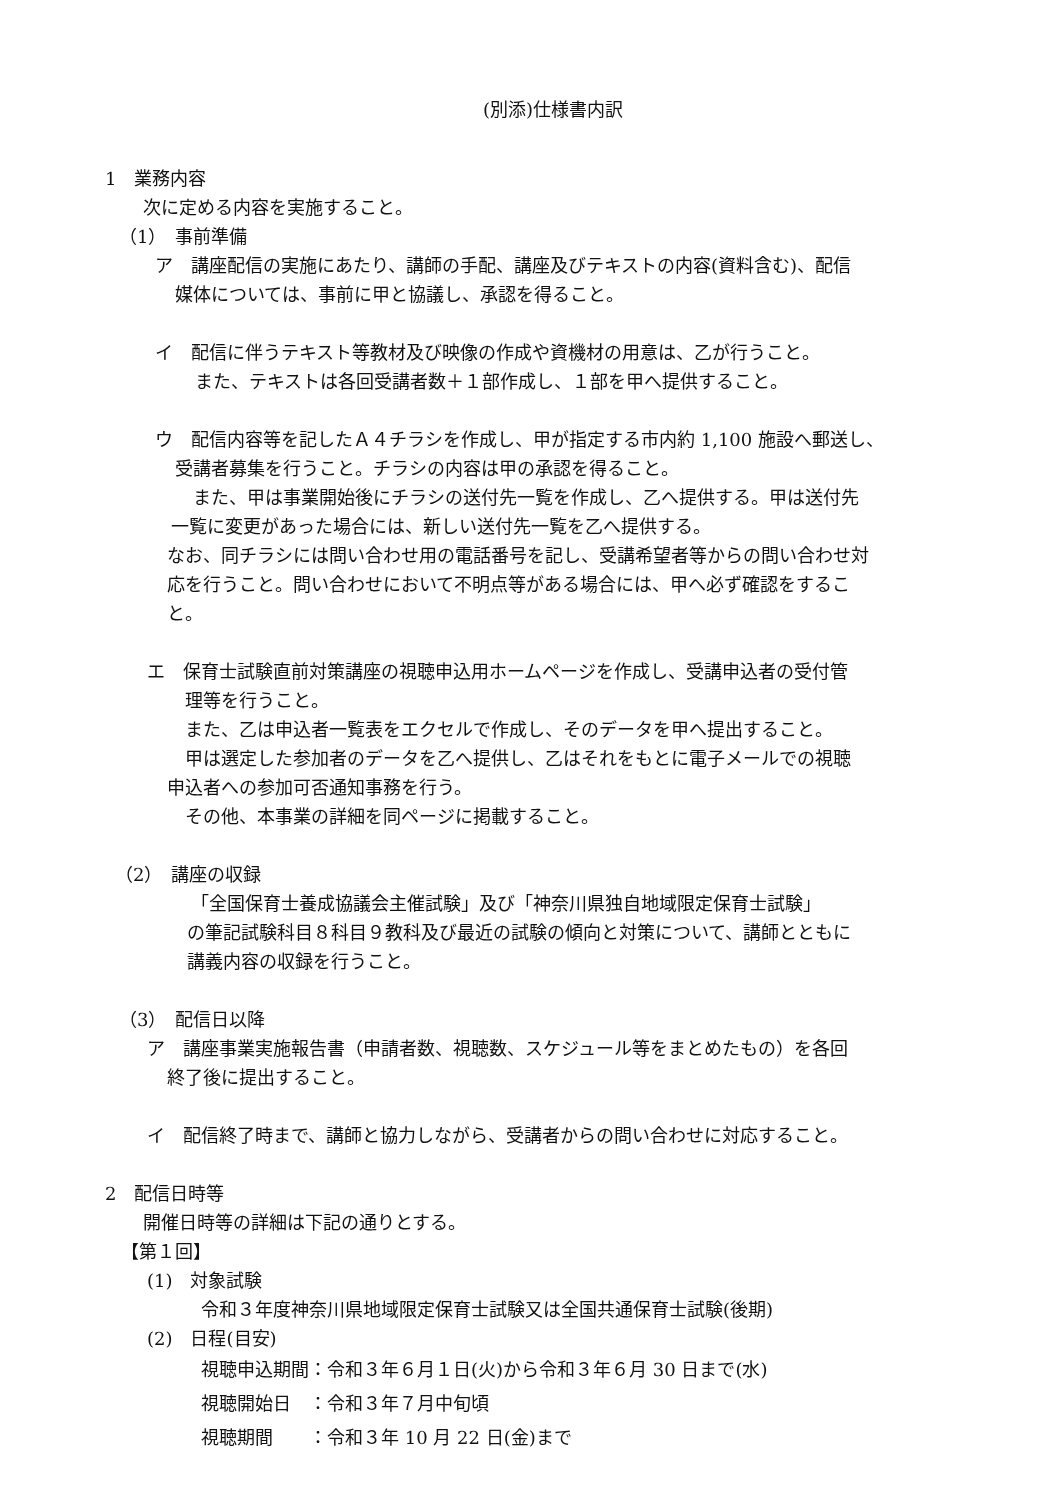(別添)仕様書内訳
1　業務内容
次に定める内容を実施すること。
（1）　事前準備
ア　講座配信の実施にあたり、講師の手配、講座及びテキストの内容(資料含む)、配信
媒体については、事前に甲と協議し、承認を得ること。
イ　配信に伴うテキスト等教材及び映像の作成や資機材の用意は、乙が行うこと。
また、テキストは各回受講者数＋１部作成し、１部を甲へ提供すること。
ウ　配信内容等を記したＡ４チラシを作成し、甲が指定する市内約 1,100 施設へ郵送し、
受講者募集を行うこと。チラシの内容は甲の承認を得ること。
また、甲は事業開始後にチラシの送付先一覧を作成し、乙へ提供する。甲は送付先
一覧に変更があった場合には、新しい送付先一覧を乙へ提供する。
なお、同チラシには問い合わせ用の電話番号を記し、受講希望者等からの問い合わせ対
応を行うこと。問い合わせにおいて不明点等がある場合には、甲へ必ず確認をするこ
と。
エ　保育士試験直前対策講座の視聴申込用ホームページを作成し、受講申込者の受付管
理等を行うこと。
また、乙は申込者一覧表をエクセルで作成し、そのデータを甲へ提出すること。
甲は選定した参加者のデータを乙へ提供し、乙はそれをもとに電子メールでの視聴
申込者への参加可否通知事務を行う。
その他、本事業の詳細を同ページに掲載すること。
（2）　講座の収録
「全国保育士養成協議会主催試験」及び「神奈川県独自地域限定保育士試験」
の筆記試験科目８科目９教科及び最近の試験の傾向と対策について、講師とともに
講義内容の収録を行うこと。
（3）　配信日以降
ア　講座事業実施報告書（申請者数、視聴数、スケジュール等をまとめたもの）を各回
終了後に提出すること。
イ　配信終了時まで、講師と協力しながら、受講者からの問い合わせに対応すること。
2　配信日時等
開催日時等の詳細は下記の通りとする。
【第１回】
(1)　対象試験
令和３年度神奈川県地域限定保育士試験又は全国共通保育士試験(後期)
(2)　日程(目安)
視聴申込期間：令和３年６月１日(火)から令和３年６月 30 日まで(水)
視聴開始日　：令和３年７月中旬頃
視聴期間　　：令和３年 10 月 22 日(金)まで